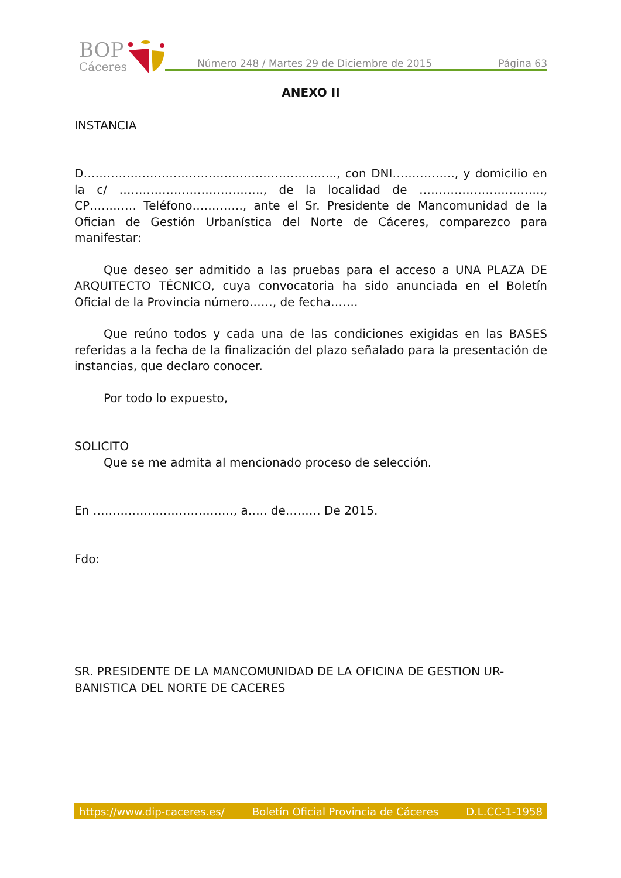BOP
Cáceres
Número 248 / Martes 29 de Diciembre de 2015 Página 63
ANEXO II
INSTANCIA
D……………………………………………………….., con DNI……………., y domicilio en la c/ ………………………………., de la localidad de ………………………….., CP………… Teléfono…………., ante el Sr. Presidente de Mancomunidad de la Ofician de Gestión Urbanística del Norte de Cáceres, comparezco para manifestar:
Que deseo ser admitido a las pruebas para el acceso a UNA PLAZA DE ARQUITECTO TÉCNICO, cuya convocatoria ha sido anunciada en el Boletín Oficial de la Provincia número……, de fecha…….
Que reúno todos y cada una de las condiciones exigidas en las BASES referidas a la fecha de la finalización del plazo señalado para la presentación de instancias, que declaro conocer.
Por todo lo expuesto,
SOLICITO
Que se me admita al mencionado proceso de selección.
En ………………………………, a….. de……… De 2015.
Fdo:
SR. PRESIDENTE DE LA MANCOMUNIDAD DE LA OFICINA DE GESTION UR-BANISTICA DEL NORTE DE CACERES
https://www.dip-caceres.es/ Boletín Oficial Provincia de Cáceres D.L.CC-1-1958